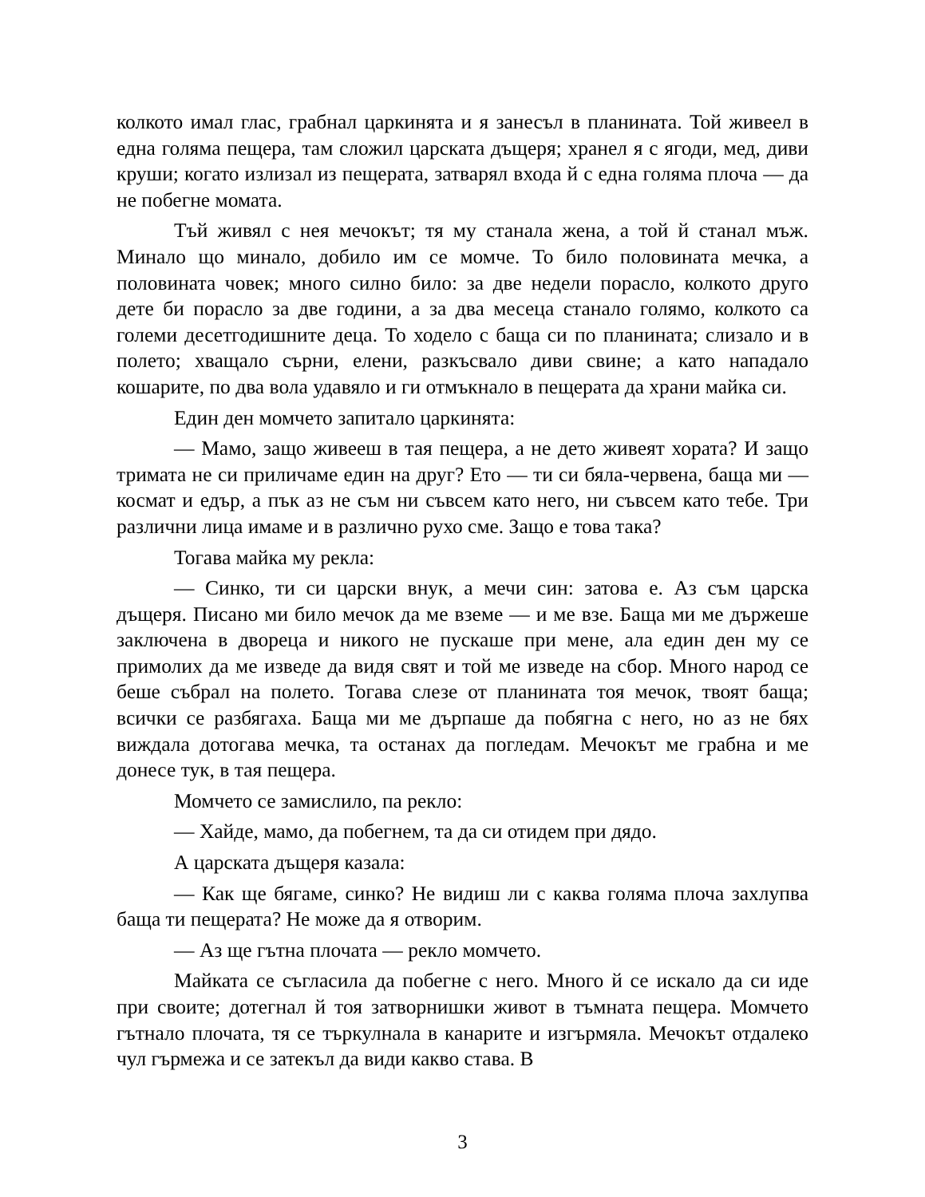колкото имал глас, грабнал царкинята и я занесъл в планината. Той живеел в една голяма пещера, там сложил царската дъщеря; хранел я с ягоди, мед, диви круши; когато излизал из пещерата, затварял входа й с една голяма плоча — да не побегне момата.
Тъй живял с нея мечокът; тя му станала жена, а той й станал мъж. Минало що минало, добило им се момче. То било половината мечка, а половината човек; много силно било: за две недели порасло, колкото друго дете би порасло за две години, а за два месеца станало голямо, колкото са големи десетгодишните деца. То ходело с баща си по планината; слизало и в полето; хващало сърни, елени, разкъсвало диви свине; а като нападало кошарите, по два вола удавяло и ги отмъкнало в пещерата да храни майка си.
Един ден момчето запитало царкинята:
— Мамо, защо живееш в тая пещера, а не дето живеят хората? И защо тримата не си приличаме един на друг? Ето — ти си бяла-червена, баща ми — космат и едър, а пък аз не съм ни съвсем като него, ни съвсем като тебе. Три различни лица имаме и в различно рухо сме. Защо е това така?
Тогава майка му рекла:
— Синко, ти си царски внук, а мечи син: затова е. Аз съм царска дъщеря. Писано ми било мечок да ме вземе — и ме взе. Баща ми ме държеше заключена в двореца и никого не пускаше при мене, ала един ден му се примолих да ме изведе да видя свят и той ме изведе на сбор. Много народ се беше събрал на полето. Тогава слезе от планината тоя мечок, твоят баща; всички се разбягаха. Баща ми ме дърпаше да побягна с него, но аз не бях виждала дотогава мечка, та останах да погледам. Мечокът ме грабна и ме донесе тук, в тая пещера.
Момчето се замислило, па рекло:
— Хайде, мамо, да побегнем, та да си отидем при дядо.
А царската дъщеря казала:
— Как ще бягаме, синко? Не видиш ли с каква голяма плоча захлупва баща ти пещерата? Не може да я отворим.
— Аз ще гътна плочата — рекло момчето.
Майката се съгласила да побегне с него. Много й се искало да си иде при своите; дотегнал й тоя затворнишки живот в тъмната пещера. Момчето гътнало плочата, тя се търкулнала в канарите и изгърмяла. Мечокът отдалеко чул гърмежа и се затекъл да види какво става. В
3